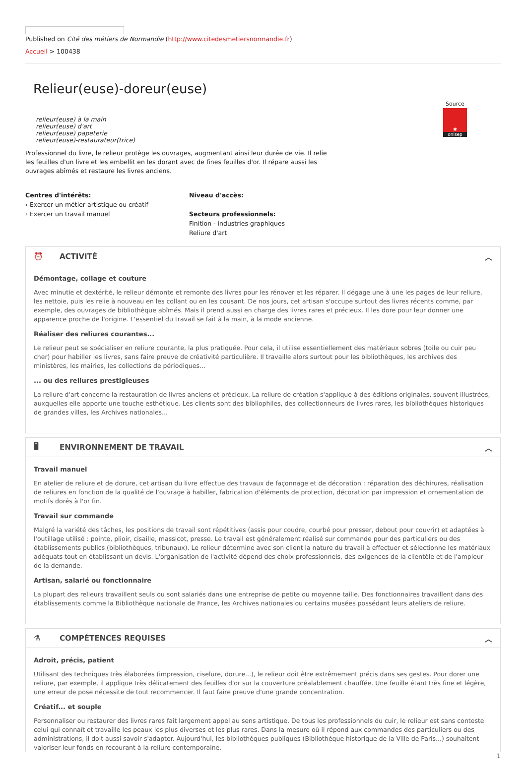Published on Cité des métiers de Normandie (http://www.citedesmetiersnormandie.fr)
Accueil > 100438
Source
✱
onisep
Relieur(euse)-doreur(euse)
relieur(euse) à la main
relieur(euse) d'art
relieur(euse) papeterie
relieur(euse)-restaurateur(trice)
Professionnel du livre, le relieur protège les ouvrages, augmentant ainsi leur durée de vie. Il relie les feuilles d'un livre et les embellit en les dorant avec de fines feuilles d'or. Il répare aussi les ouvrages abîmés et restaure les livres anciens.
Centres d'intérêts:
› Exercer un métier artistique ou créatif
› Exercer un travail manuel
Niveau d'accès:
Secteurs professionnels:
Finition - industries graphiques
Reliure d'art
⏰ ACTIVITÉ ︿
Démontage, collage et couture
Avec minutie et dextérité, le relieur démonte et remonte des livres pour les rénover et les réparer. Il dégage une à une les pages de leur reliure, les nettoie, puis les relie à nouveau en les collant ou en les cousant. De nos jours, cet artisan s'occupe surtout des livres récents comme, par exemple, des ouvrages de bibliothèque abîmés. Mais il prend aussi en charge des livres rares et précieux. Il les dore pour leur donner une apparence proche de l'origine. L'essentiel du travail se fait à la main, à la mode ancienne.
Réaliser des reliures courantes...
Le relieur peut se spécialiser en reliure courante, la plus pratiquée. Pour cela, il utilise essentiellement des matériaux sobres (toile ou cuir peu cher) pour habiller les livres, sans faire preuve de créativité particulière. Il travaille alors surtout pour les bibliothèques, les archives des ministères, les mairies, les collections de périodiques...
... ou des reliures prestigieuses
La reliure d'art concerne la restauration de livres anciens et précieux. La reliure de création s'applique à des éditions originales, souvent illustrées, auxquelles elle apporte une touche esthétique. Les clients sont des bibliophiles, des collectionneurs de livres rares, les bibliothèques historiques de grandes villes, les Archives nationales...
🖥 ENVIRONNEMENT DE TRAVAIL ︿
Travail manuel
En atelier de reliure et de dorure, cet artisan du livre effectue des travaux de façonnage et de décoration : réparation des déchirures, réalisation de reliures en fonction de la qualité de l'ouvrage à habiller, fabrication d'éléments de protection, décoration par impression et ornementation de motifs dorés à l'or fin.
Travail sur commande
Malgré la variété des tâches, les positions de travail sont répétitives (assis pour coudre, courbé pour presser, debout pour couvrir) et adaptées à l'outillage utilisé : pointe, plioir, cisaille, massicot, presse. Le travail est généralement réalisé sur commande pour des particuliers ou des établissements publics (bibliothèques, tribunaux). Le relieur détermine avec son client la nature du travail à effectuer et sélectionne les matériaux adéquats tout en établissant un devis. L'organisation de l'activité dépend des choix professionnels, des exigences de la clientèle et de l'ampleur de la demande.
Artisan, salarié ou fonctionnaire
La plupart des relieurs travaillent seuls ou sont salariés dans une entreprise de petite ou moyenne taille. Des fonctionnaires travaillent dans des établissements comme la Bibliothèque nationale de France, les Archives nationales ou certains musées possédant leurs ateliers de reliure.
⚗ COMPÉTENCES REQUISES ︿
Adroit, précis, patient
Utilisant des techniques très élaborées (impression, ciselure, dorure...), le relieur doit être extrêmement précis dans ses gestes. Pour dorer une reliure, par exemple, il applique très délicatement des feuilles d'or sur la couverture préalablement chauffée. Une feuille étant très fine et légère, une erreur de pose nécessite de tout recommencer. Il faut faire preuve d'une grande concentration.
Créatif... et souple
Personnaliser ou restaurer des livres rares fait largement appel au sens artistique. De tous les professionnels du cuir, le relieur est sans conteste celui qui connaît et travaille les peaux les plus diverses et les plus rares. Dans la mesure où il répond aux commandes des particuliers ou des administrations, il doit aussi savoir s'adapter. Aujourd'hui, les bibliothèques publiques (Bibliothèque historique de la Ville de Paris...) souhaitent valoriser leur fonds en recourant à la reliure contemporaine.
1